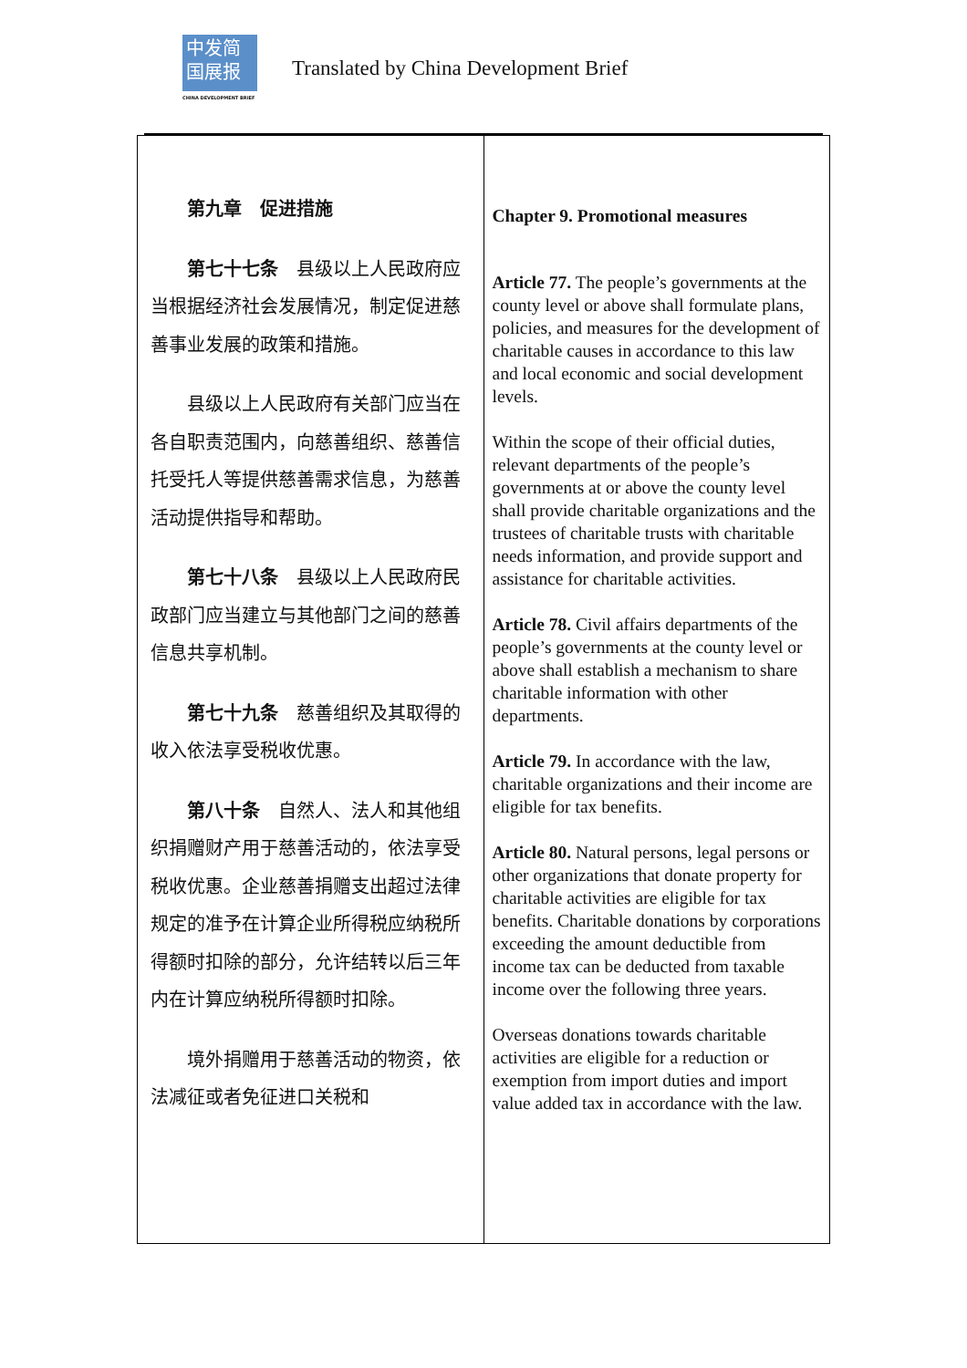中发简
国展报
CHINA DEVELOPMENT BRIEF
Translated by China Development Brief
| 第九章 促进措施 第七十七条 县级以上人民政府应当根据经济社会发展情况，制定促进慈善事业发展的政策和措施。 县级以上人民政府有关部门应当在各自职责范围内，向慈善组织、慈善信托受托人等提供慈善需求信息，为慈善活动提供指导和帮助。 第七十八条 县级以上人民政府民政部门应当建立与其他部门之间的慈善信息共享机制。 第七十九条 慈善组织及其取得的收入依法享受税收优惠。 第八十条 自然人、法人和其他组织捐赠财产用于慈善活动的，依法享受税收优惠。企业慈善捐赠支出超过法律规定的准予在计算企业所得税应纳税所得额时扣除的部分，允许结转以后三年内在计算应纳税所得额时扣除。 境外捐赠用于慈善活动的物资，依法减征或者免征进口关税和 | Chapter 9. Promotional measures Article 77. The people’s governments at the county level or above shall formulate plans, policies, and measures for the development of charitable causes in accordance to this law and local economic and social development levels. Within the scope of their official duties, relevant departments of the people’s governments at or above the county level shall provide charitable organizations and the trustees of charitable trusts with charitable needs information, and provide support and assistance for charitable activities. Article 78. Civil affairs departments of the people’s governments at the county level or above shall establish a mechanism to share charitable information with other departments. Article 79. In accordance with the law, charitable organizations and their income are eligible for tax benefits. Article 80. Natural persons, legal persons or other organizations that donate property for charitable activities are eligible for tax benefits. Charitable donations by corporations exceeding the amount deductible from income tax can be deducted from taxable income over the following three years. Overseas donations towards charitable activities are eligible for a reduction or exemption from import duties and import value added tax in accordance with the law. |